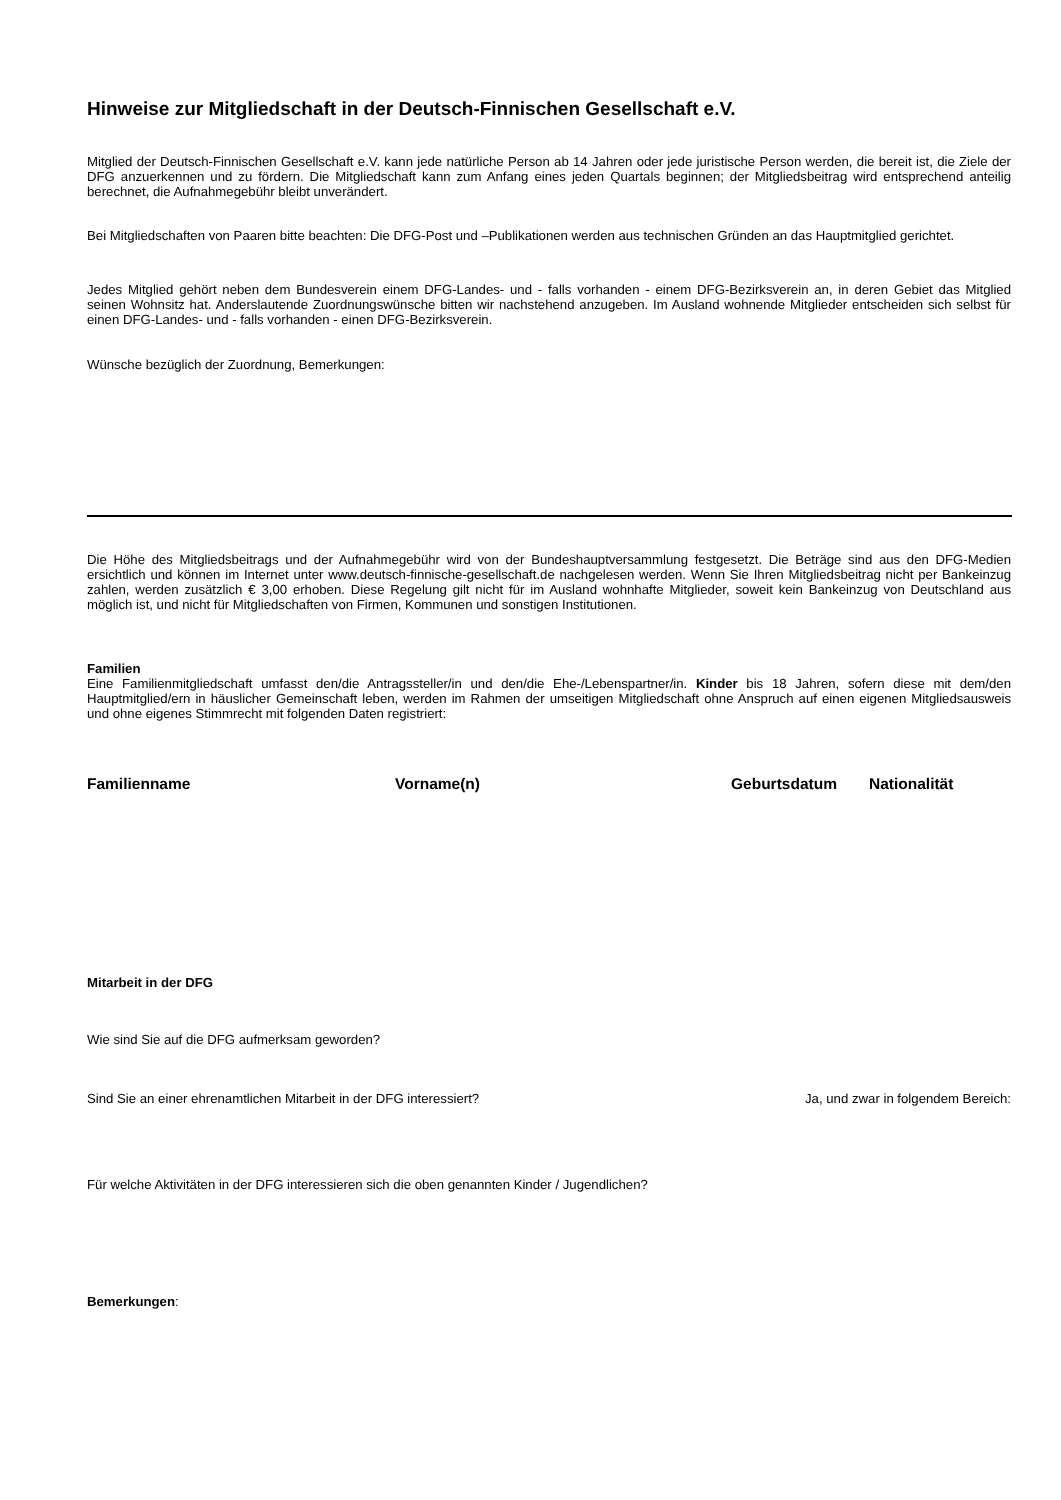Hinweise zur Mitgliedschaft in der Deutsch-Finnischen Gesellschaft e.V.
Mitglied der Deutsch-Finnischen Gesellschaft e.V. kann jede natürliche Person ab 14 Jahren oder jede juristische Person werden, die bereit ist, die Ziele der DFG anzuerkennen und zu fördern. Die Mitgliedschaft kann zum Anfang eines jeden Quartals beginnen; der Mitgliedsbeitrag wird entsprechend anteilig berechnet, die Aufnahmegebühr bleibt unverändert.
Bei Mitgliedschaften von Paaren bitte beachten: Die DFG-Post und –Publikationen werden aus technischen Gründen an das Hauptmitglied gerichtet.
Jedes Mitglied gehört neben dem Bundesverein einem DFG-Landes- und - falls vorhanden - einem DFG-Bezirksverein an, in deren Gebiet das Mitglied seinen Wohnsitz hat. Anderslautende Zuordnungswünsche bitten wir nachstehend anzugeben. Im Ausland wohnende Mitglieder entscheiden sich selbst für einen DFG-Landes- und - falls vorhanden - einen DFG-Bezirksverein.
Wünsche bezüglich der Zuordnung, Bemerkungen:
Die Höhe des Mitgliedsbeitrags und der Aufnahmegebühr wird von der Bundeshauptversammlung festgesetzt. Die Beträge sind aus den DFG-Medien ersichtlich und können im Internet unter www.deutsch-finnische-gesellschaft.de nachgelesen werden. Wenn Sie Ihren Mitgliedsbeitrag nicht per Bankeinzug zahlen, werden zusätzlich € 3,00 erhoben. Diese Regelung gilt nicht für im Ausland wohnhafte Mitglieder, soweit kein Bankeinzug von Deutschland aus möglich ist, und nicht für Mitgliedschaften von Firmen, Kommunen und sonstigen Institutionen.
Familien
Eine Familienmitgliedschaft umfasst den/die Antragssteller/in und den/die Ehe-/Lebenspartner/in. Kinder bis 18 Jahren, sofern diese mit dem/den Hauptmitglied/ern in häuslicher Gemeinschaft leben, werden im Rahmen der umseitigen Mitgliedschaft ohne Anspruch auf einen eigenen Mitgliedsausweis und ohne eigenes Stimmrecht mit folgenden Daten registriert:
Familienname Vorname(n) Geburtsdatum Nationalität
Mitarbeit in der DFG
Wie sind Sie auf die DFG aufmerksam geworden?
Sind Sie an einer ehrenamtlichen Mitarbeit in der DFG interessiert? Ja, und zwar in folgendem Bereich:
Für welche Aktivitäten in der DFG interessieren sich die oben genannten Kinder / Jugendlichen?
Bemerkungen: